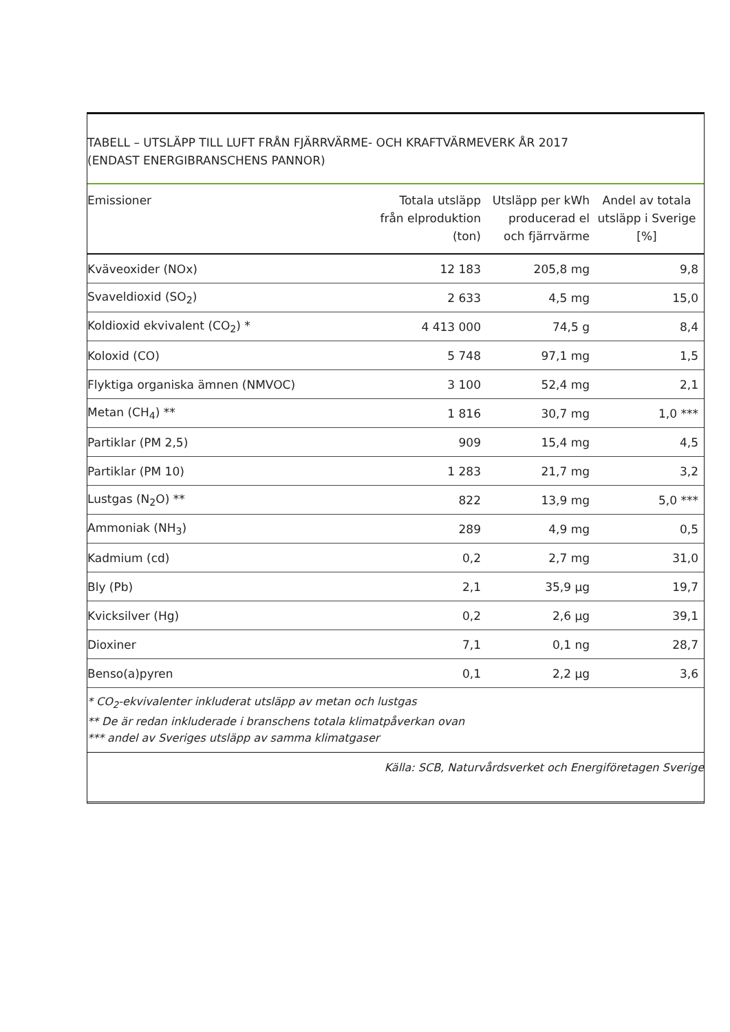TABELL – UTSLÄPP TILL LUFT FRÅN FJÄRRVÄRME- OCH KRAFTVÄRMEVERK ÅR 2017
(ENDAST ENERGIBRANSCHENS PANNOR)
| Emissioner | Totala utsläpp från elproduktion (ton) | Utsläpp per kWh producerad el och fjärrvärme | Andel av totala utsläpp i Sverige [%] |
| --- | --- | --- | --- |
| Kväveoxider (NOx) | 12 183 | 205,8 mg | 9,8 |
| Svaveldioxid (SO<sub>2</sub>) | 2 633 | 4,5 mg | 15,0 |
| Koldioxid ekvivalent (CO<sub>2</sub>) * | 4 413 000 | 74,5 g | 8,4 |
| Koloxid (CO) | 5 748 | 97,1 mg | 1,5 |
| Flyktiga organiska ämnen (NMVOC) | 3 100 | 52,4 mg | 2,1 |
| Metan (CH<sub>4</sub>) ** | 1 816 | 30,7 mg | 1,0 *** |
| Partiklar (PM 2,5) | 909 | 15,4 mg | 4,5 |
| Partiklar (PM 10) | 1 283 | 21,7 mg | 3,2 |
| Lustgas (N<sub>2</sub>O) ** | 822 | 13,9 mg | 5,0 *** |
| Ammoniak (NH<sub>3</sub>) | 289 | 4,9 mg | 0,5 |
| Kadmium (cd) | 0,2 | 2,7 mg | 31,0 |
| Bly (Pb) | 2,1 | 35,9 µg | 19,7 |
| Kvicksilver (Hg) | 0,2 | 2,6 µg | 39,1 |
| Dioxiner | 7,1 | 0,1 ng | 28,7 |
| Benso(a)pyren | 0,1 | 2,2 µg | 3,6 |
* CO<sub>2</sub>-ekvivalenter inkluderat utsläpp av metan och lustgas
** De är redan inkluderade i branschens totala klimatpåverkan ovan
*** andel av Sveriges utsläpp av samma klimatgaser
Källa: SCB, Naturvårdsverket och Energiföretagen Sverige